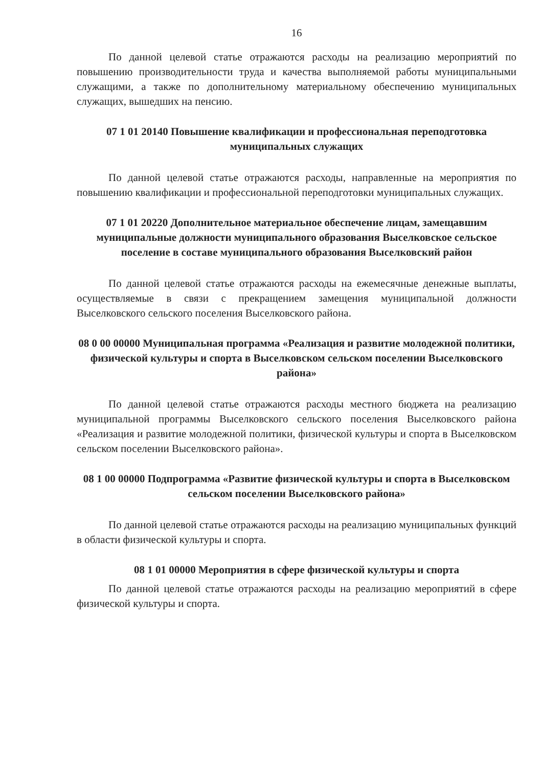16
По данной целевой статье отражаются расходы на реализацию мероприятий по повышению производительности труда и качества выполняемой работы муниципальными служащими, а также по дополнительному материальному обеспечению муниципальных служащих, вышедших на пенсию.
07 1 01 20140 Повышение квалификации и профессиональная переподготовка муниципальных служащих
По данной целевой статье отражаются расходы, направленные на мероприятия по повышению квалификации и профессиональной переподготовки муниципальных служащих.
07 1 01 20220 Дополнительное материальное обеспечение лицам, замещавшим муниципальные должности муниципального образования Выселковское сельское поселение в составе муниципального образования Выселковский район
По данной целевой статье отражаются расходы на ежемесячные денежные выплаты, осуществляемые в связи с прекращением замещения муниципальной должности Выселковского сельского поселения Выселковского района.
08 0 00 00000 Муниципальная программа «Реализация и развитие молодежной политики, физической культуры и спорта в Выселковском сельском поселении Выселковского района»
По данной целевой статье отражаются расходы местного бюджета на реализацию муниципальной программы Выселковского сельского поселения Выселковского района «Реализация и развитие молодежной политики, физической культуры и спорта в Выселковском сельском поселении Выселковского района».
08 1 00 00000 Подпрограмма «Развитие физической культуры и спорта в Выселковском сельском поселении Выселковского района»
По данной целевой статье отражаются расходы на реализацию муниципальных функций в области физической культуры и спорта.
08 1 01 00000 Мероприятия в сфере физической культуры и спорта
По данной целевой статье отражаются расходы на реализацию мероприятий в сфере физической культуры и спорта.